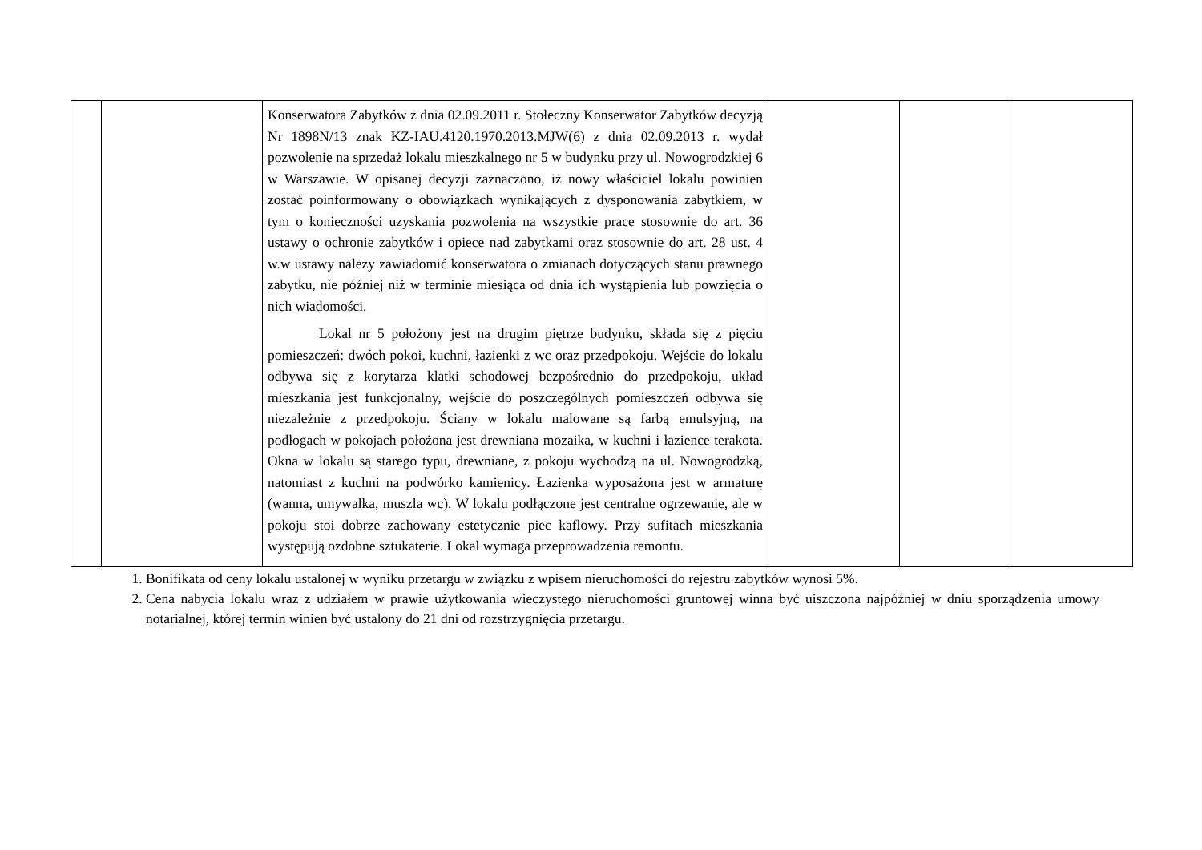| | | Konserwatora Zabytków z dnia 02.09.2011 r. Stołeczny Konserwator Zabytków decyzją Nr 1898N/13 znak KZ-IAU.4120.1970.2013.MJW(6) z dnia 02.09.2013 r. wydał pozwolenie na sprzedaż lokalu mieszkalnego nr 5 w budynku przy ul. Nowogrodzkiej 6 w Warszawie. W opisanej decyzji zaznaczono, iż nowy właściciel lokalu powinien zostać poinformowany o obowiązkach wynikających z dysponowania zabytkiem, w tym o konieczności uzyskania pozwolenia na wszystkie prace stosownie do art. 36 ustawy o ochronie zabytków i opiece nad zabytkami oraz stosownie do art. 28 ust. 4 w.w ustawy należy zawiadomić konserwatora o zmianach dotyczących stanu prawnego zabytku, nie później niż w terminie miesiąca od dnia ich wystąpienia lub powzięcia o nich wiadomości. Lokal nr 5 położony jest na drugim piętrze budynku, składa się z pięciu pomieszczeń: dwóch pokoi, kuchni, łazienki z wc oraz przedpokoju. Wejście do lokalu odbywa się z korytarza klatki schodowej bezpośrednio do przedpokoju, układ mieszkania jest funkcjonalny, wejście do poszczególnych pomieszczeń odbywa się niezależnie z przedpokoju. Ściany w lokalu malowane są farbą emulsyjną, na podłogach w pokojach położona jest drewniana mozaika, w kuchni i łazience terakota. Okna w lokalu są starego typu, drewniane, z pokoju wychodzą na ul. Nowogrodzką, natomiast z kuchni na podwórko kamienicy. Łazienka wyposażona jest w armaturę (wanna, umywalka, muszla wc). W lokalu podłączone jest centralne ogrzewanie, ale w pokoju stoi dobrze zachowany estetycznie piec kaflowy. Przy sufitach mieszkania występują ozdobne sztukaterie. Lokal wymaga przeprowadzenia remontu. | | | |
1. Bonifikata od ceny lokalu ustalonej w wyniku przetargu w związku z wpisem nieruchomości do rejestru zabytków wynosi 5%.
2. Cena nabycia lokalu wraz z udziałem w prawie użytkowania wieczystego nieruchomości gruntowej winna być uiszczona najpóźniej w dniu sporządzenia umowy notarialnej, której termin winien być ustalony do 21 dni od rozstrzygnięcia przetargu.